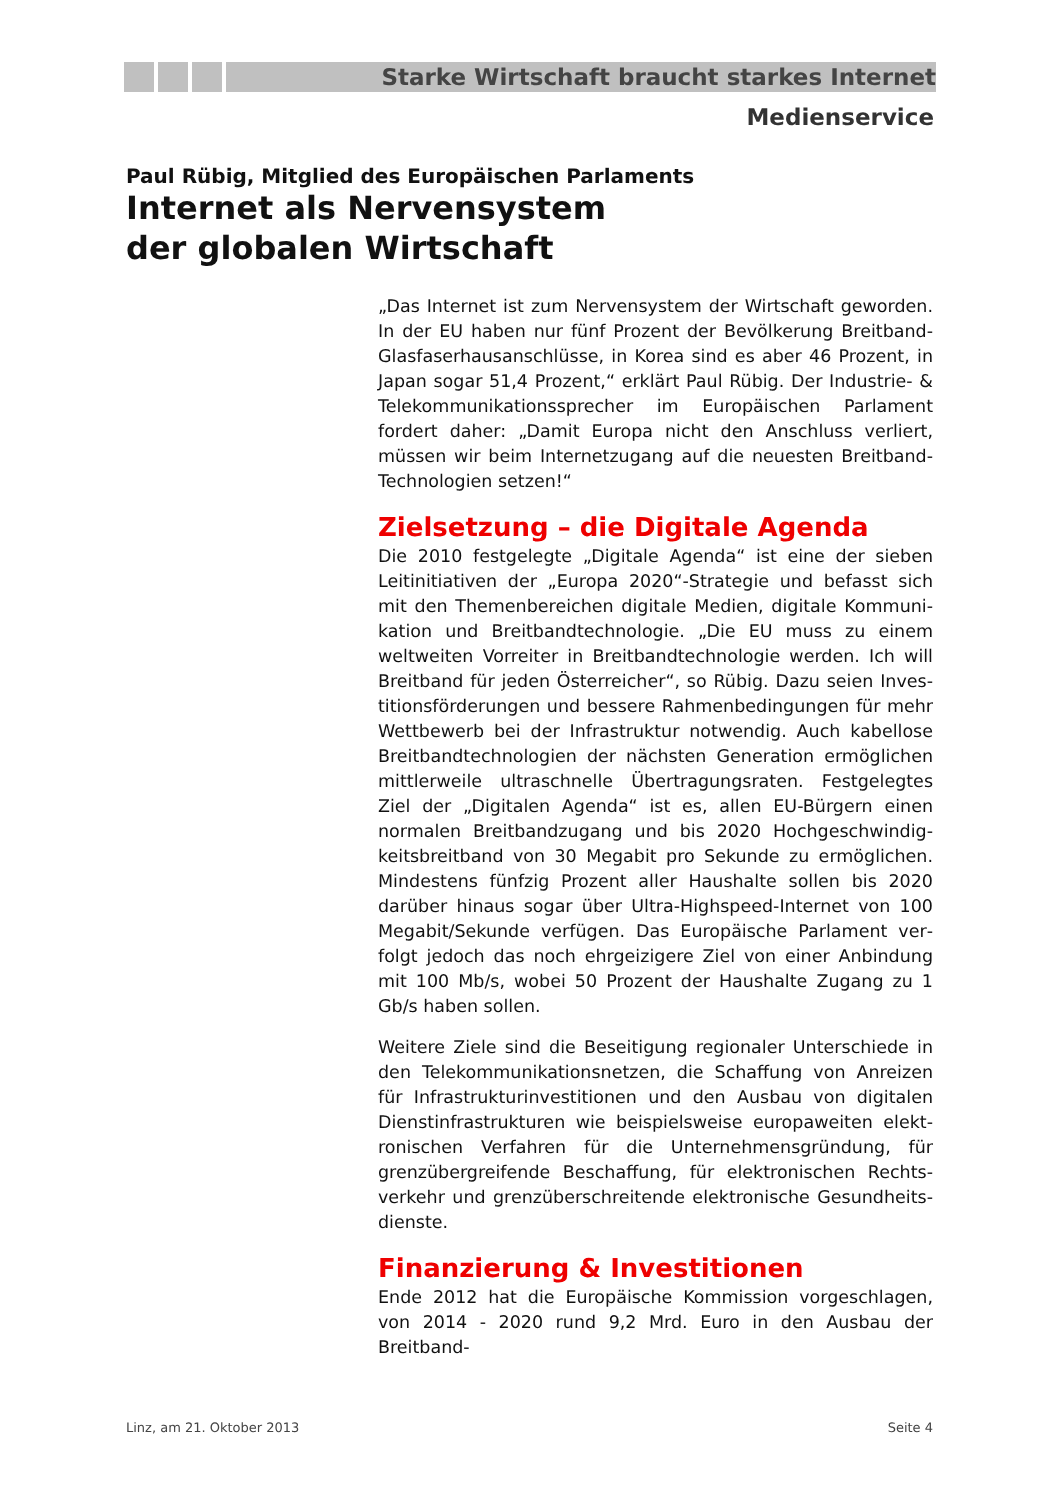Starke Wirtschaft braucht starkes Internet
Medienservice
Paul Rübig, Mitglied des Europäischen Parlaments
Internet als Nervensystem
der globalen Wirtschaft
„Das Internet ist zum Nervensystem der Wirtschaft geworden. In der EU haben nur fünf Prozent der Bevölkerung Breitband-Glasfaserhausanschlüsse, in Korea sind es aber 46 Prozent, in Japan sogar 51,4 Prozent,“ erklärt Paul Rübig. Der Industrie- & Telekommunikationssprecher im Europäischen Parlament fordert daher: „Damit Europa nicht den Anschluss verliert, müssen wir beim Internetzugang auf die neuesten Breitband-Technologien setzen!“
Zielsetzung – die Digitale Agenda
Die 2010 festgelegte „Digitale Agenda“ ist eine der sieben Leitinitiativen der „Europa 2020“-Strategie und befasst sich mit den Themenbereichen digitale Medien, digitale Kommuni­kation und Breitbandtechnologie. „Die EU muss zu einem weltweiten Vorreiter in Breitbandtechnologie werden. Ich will Breitband für jeden Österreicher“, so Rübig. Dazu seien Inves­titionsförderungen und bessere Rahmenbedingungen für mehr Wettbewerb bei der Infrastruktur notwendig. Auch kabellose Breitbandtechnologien der nächsten Generation ermöglichen mittlerweile ultraschnelle Übertragungsraten. Festgelegtes Ziel der „Digitalen Agenda“ ist es, allen EU-Bürgern einen normalen Breitbandzugang und bis 2020 Hochgeschwindig­keitsbreitband von 30 Megabit pro Sekunde zu ermöglichen. Mindestens fünfzig Prozent aller Haushalte sollen bis 2020 darüber hinaus sogar über Ultra-Highspeed-Internet von 100 Megabit/Sekunde verfügen. Das Europäische Parlament ver­folgt jedoch das noch ehrgeizigere Ziel von einer Anbindung mit 100 Mb/s, wobei 50 Prozent der Haushalte Zugang zu 1 Gb/s haben sollen.
Weitere Ziele sind die Beseitigung regionaler Unterschiede in den Telekommunikationsnetzen, die Schaffung von Anreizen für Infrastrukturinvestitionen und den Ausbau von digitalen Dienstinfrastrukturen wie beispielsweise europaweiten elekt­ronischen Verfahren für die Unternehmensgründung, für grenzübergreifende Beschaffung, für elektronischen Rechts­verkehr und grenzüberschreitende elektronische Gesundheits­dienste.
Finanzierung & Investitionen
Ende 2012 hat die Europäische Kommission vorgeschlagen, von 2014 - 2020 rund 9,2 Mrd. Euro in den Ausbau der Breitband-
Linz, am 21. Oktober 2013 Seite 4